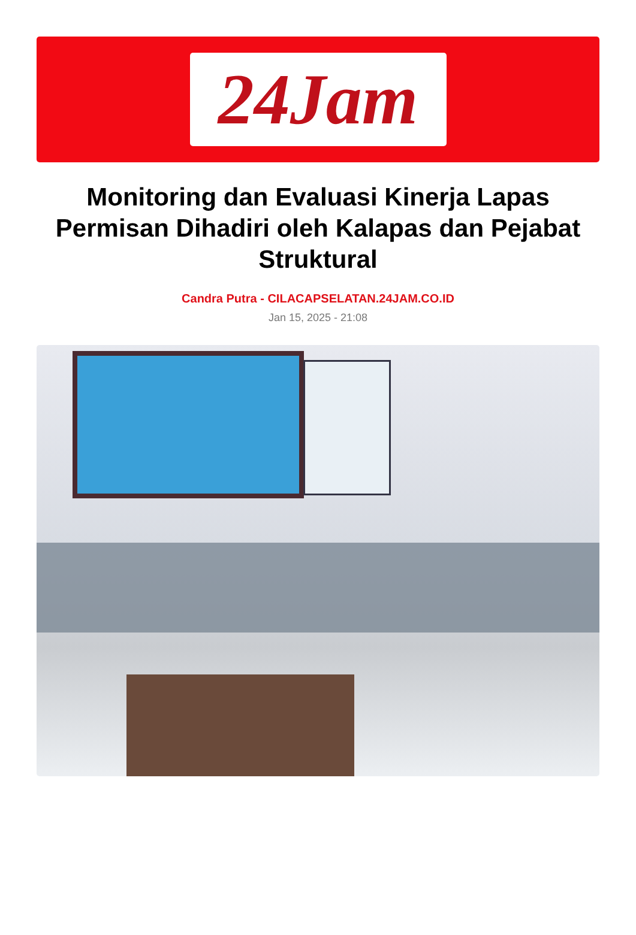24Jam
Monitoring dan Evaluasi Kinerja Lapas Permisan Dihadiri oleh Kalapas dan Pejabat Struktural
Candra Putra - CILACAPSELATAN.24JAM.CO.ID
Jan 15, 2025 - 21:08